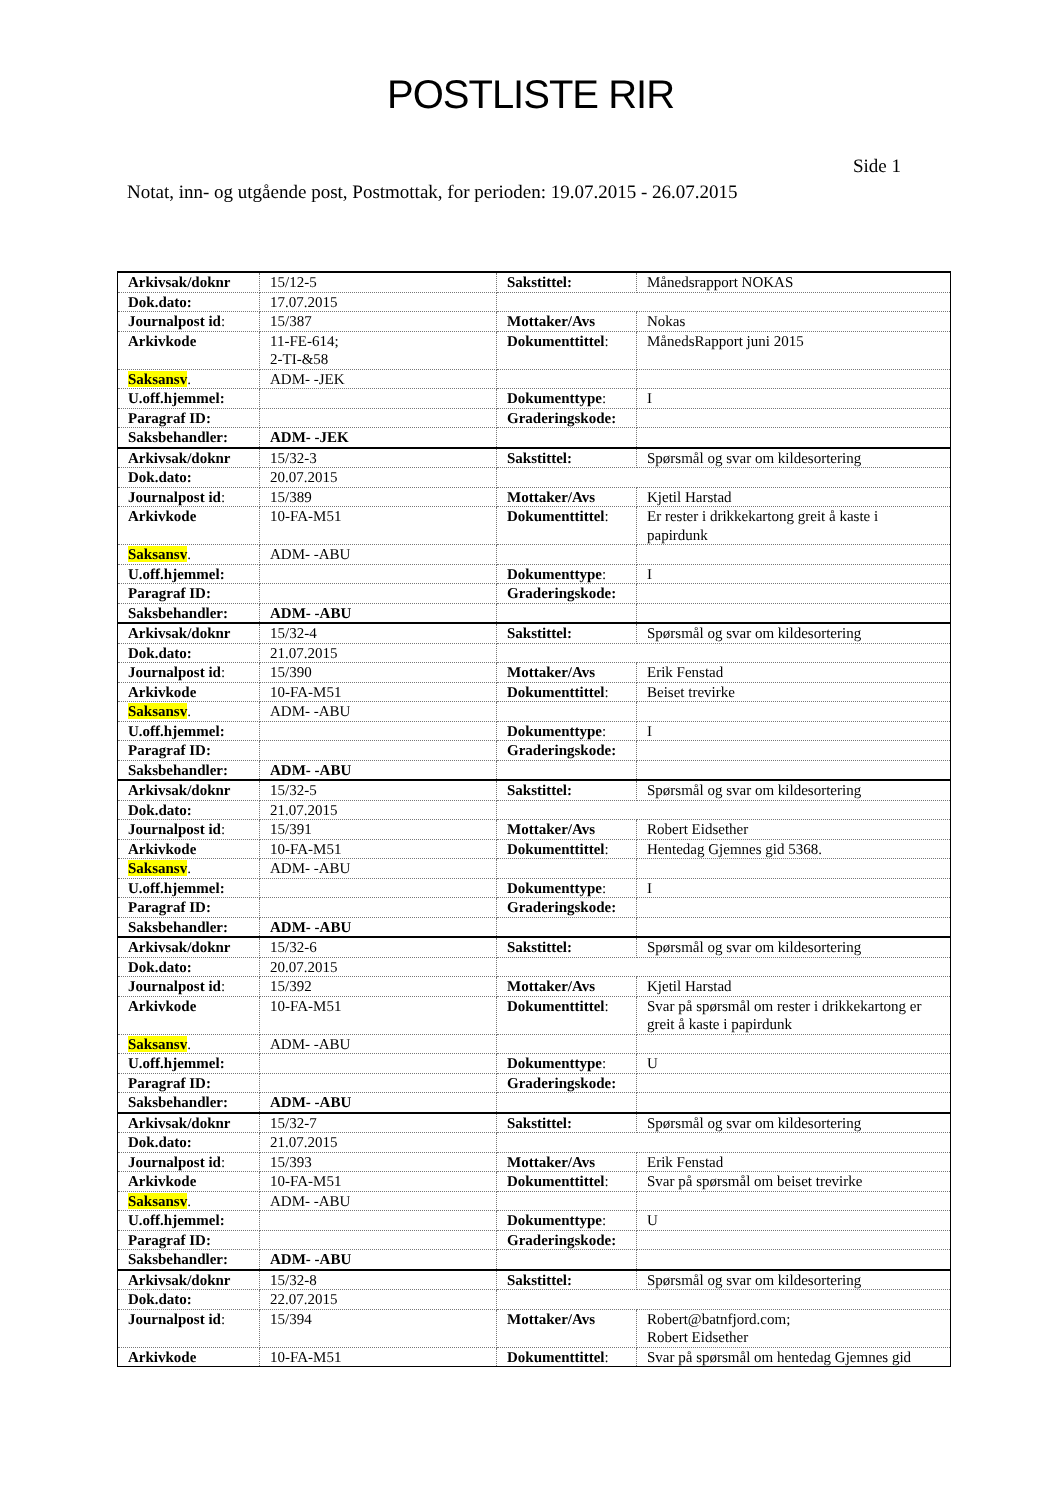POSTLISTE RIR
Side 1
Notat, inn- og utgående post, Postmottak, for perioden: 19.07.2015 - 26.07.2015
| Arkivsak/doknr | 15/12-5 | Sakstittel: | Månedsrapport NOKAS |
| Dok.dato: | 17.07.2015 | | |
| Journalpost id : | 15/387 | Mottaker/Avs | Nokas |
| Arkivkode | 11-FE-614; 2-TI-&58 | Dokumenttittel : | MånedsRapport juni 2015 |
| Saksansv . | ADM- -JEK | | |
| U.off.hjemmel: | | Dokumenttype : | I |
| Paragraf ID: | | Graderingskode: | |
| Saksbehandler: | ADM- -JEK | | |
| Arkivsak/doknr | 15/32-3 | Sakstittel: | Spørsmål og svar om kildesortering |
| Dok.dato: | 20.07.2015 | | |
| Journalpost id : | 15/389 | Mottaker/Avs | Kjetil Harstad |
| Arkivkode | 10-FA-M51 | Dokumenttittel : | Er rester i drikkekartong greit å kaste i papirdunk |
| Saksansv . | ADM- -ABU | | |
| U.off.hjemmel: | | Dokumenttype : | I |
| Paragraf ID: | | Graderingskode: | |
| Saksbehandler: | ADM- -ABU | | |
| Arkivsak/doknr | 15/32-4 | Sakstittel: | Spørsmål og svar om kildesortering |
| Dok.dato: | 21.07.2015 | | |
| Journalpost id : | 15/390 | Mottaker/Avs | Erik Fenstad |
| Arkivkode | 10-FA-M51 | Dokumenttittel : | Beiset trevirke |
| Saksansv . | ADM- -ABU | | |
| U.off.hjemmel: | | Dokumenttype : | I |
| Paragraf ID: | | Graderingskode: | |
| Saksbehandler: | ADM- -ABU | | |
| Arkivsak/doknr | 15/32-5 | Sakstittel: | Spørsmål og svar om kildesortering |
| Dok.dato: | 21.07.2015 | | |
| Journalpost id : | 15/391 | Mottaker/Avs | Robert Eidsether |
| Arkivkode | 10-FA-M51 | Dokumenttittel : | Hentedag Gjemnes gid 5368. |
| Saksansv . | ADM- -ABU | | |
| U.off.hjemmel: | | Dokumenttype : | I |
| Paragraf ID: | | Graderingskode: | |
| Saksbehandler: | ADM- -ABU | | |
| Arkivsak/doknr | 15/32-6 | Sakstittel: | Spørsmål og svar om kildesortering |
| Dok.dato: | 20.07.2015 | | |
| Journalpost id : | 15/392 | Mottaker/Avs | Kjetil Harstad |
| Arkivkode | 10-FA-M51 | Dokumenttittel : | Svar på spørsmål om rester i drikkekartong er greit å kaste i papirdunk |
| Saksansv . | ADM- -ABU | | |
| U.off.hjemmel: | | Dokumenttype : | U |
| Paragraf ID: | | Graderingskode: | |
| Saksbehandler: | ADM- -ABU | | |
| Arkivsak/doknr | 15/32-7 | Sakstittel: | Spørsmål og svar om kildesortering |
| Dok.dato: | 21.07.2015 | | |
| Journalpost id : | 15/393 | Mottaker/Avs | Erik Fenstad |
| Arkivkode | 10-FA-M51 | Dokumenttittel : | Svar på spørsmål om beiset trevirke |
| Saksansv . | ADM- -ABU | | |
| U.off.hjemmel: | | Dokumenttype : | U |
| Paragraf ID: | | Graderingskode: | |
| Saksbehandler: | ADM- -ABU | | |
| Arkivsak/doknr | 15/32-8 | Sakstittel: | Spørsmål og svar om kildesortering |
| Dok.dato: | 22.07.2015 | | |
| Journalpost id : | 15/394 | Mottaker/Avs | Robert@batnfjord.com; Robert Eidsether |
| Arkivkode | 10-FA-M51 | Dokumenttittel : | Svar på spørsmål om hentedag Gjemnes gid |